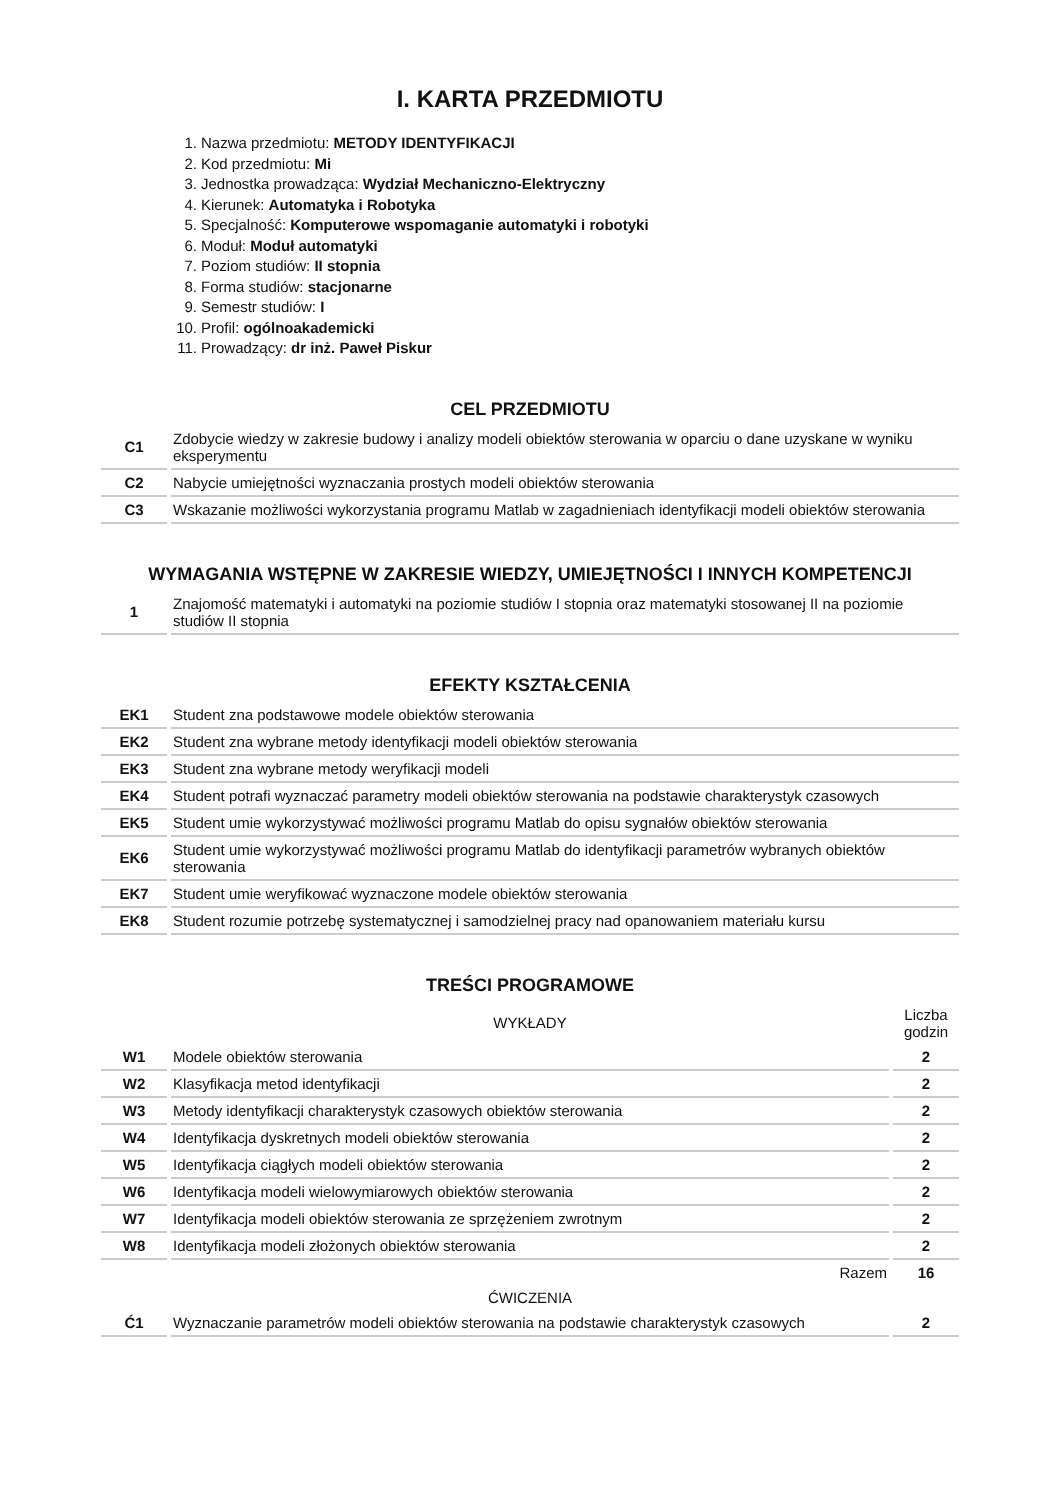I. KARTA PRZEDMIOTU
1. Nazwa przedmiotu: METODY IDENTYFIKACJI
2. Kod przedmiotu: Mi
3. Jednostka prowadząca: Wydział Mechaniczno-Elektryczny
4. Kierunek: Automatyka i Robotyka
5. Specjalność: Komputerowe wspomaganie automatyki i robotyki
6. Moduł: Moduł automatyki
7. Poziom studiów: II stopnia
8. Forma studiów: stacjonarne
9. Semestr studiów: I
10. Profil: ogólnoakademicki
11. Prowadzący: dr inż. Paweł Piskur
CEL PRZEDMIOTU
| C1 | Zdobycie wiedzy w zakresie budowy i analizy modeli obiektów sterowania w oparciu o dane uzyskane w wyniku eksperymentu |
| C2 | Nabycie umiejętności wyznaczania prostych modeli obiektów sterowania |
| C3 | Wskazanie możliwości wykorzystania programu Matlab w zagadnieniach identyfikacji modeli obiektów sterowania |
WYMAGANIA WSTĘPNE W ZAKRESIE WIEDZY, UMIEJĘTNOŚCI I INNYCH KOMPETENCJI
| 1 | Znajomość matematyki i automatyki na poziomie studiów I stopnia oraz matematyki stosowanej II na poziomie studiów II stopnia |
EFEKTY KSZTAŁCENIA
| EK1 | Student zna podstawowe modele obiektów sterowania |
| EK2 | Student zna wybrane metody identyfikacji modeli obiektów sterowania |
| EK3 | Student zna wybrane metody weryfikacji modeli |
| EK4 | Student potrafi wyznaczać parametry modeli obiektów sterowania na podstawie charakterystyk czasowych |
| EK5 | Student umie wykorzystywać możliwości programu Matlab do opisu sygnałów obiektów sterowania |
| EK6 | Student umie wykorzystywać możliwości programu Matlab do identyfikacji parametrów wybranych obiektów sterowania |
| EK7 | Student umie weryfikować wyznaczone modele obiektów sterowania |
| EK8 | Student rozumie potrzebę systematycznej i samodzielnej pracy nad opanowaniem materiału kursu |
TREŚCI PROGRAMOWE
| | WYKŁADY | Liczba godzin |
| W1 | Modele obiektów sterowania | 2 |
| W2 | Klasyfikacja metod identyfikacji | 2 |
| W3 | Metody identyfikacji charakterystyk czasowych obiektów sterowania | 2 |
| W4 | Identyfikacja dyskretnych modeli obiektów sterowania | 2 |
| W5 | Identyfikacja ciągłych modeli obiektów sterowania | 2 |
| W6 | Identyfikacja modeli wielowymiarowych obiektów sterowania | 2 |
| W7 | Identyfikacja modeli obiektów sterowania ze sprzężeniem zwrotnym | 2 |
| W8 | Identyfikacja modeli złożonych obiektów sterowania | 2 |
| | Razem | 16 |
| | ĆWICZENIA | |
| Ć1 | Wyznaczanie parametrów modeli obiektów sterowania na podstawie charakterystyk czasowych | 2 |